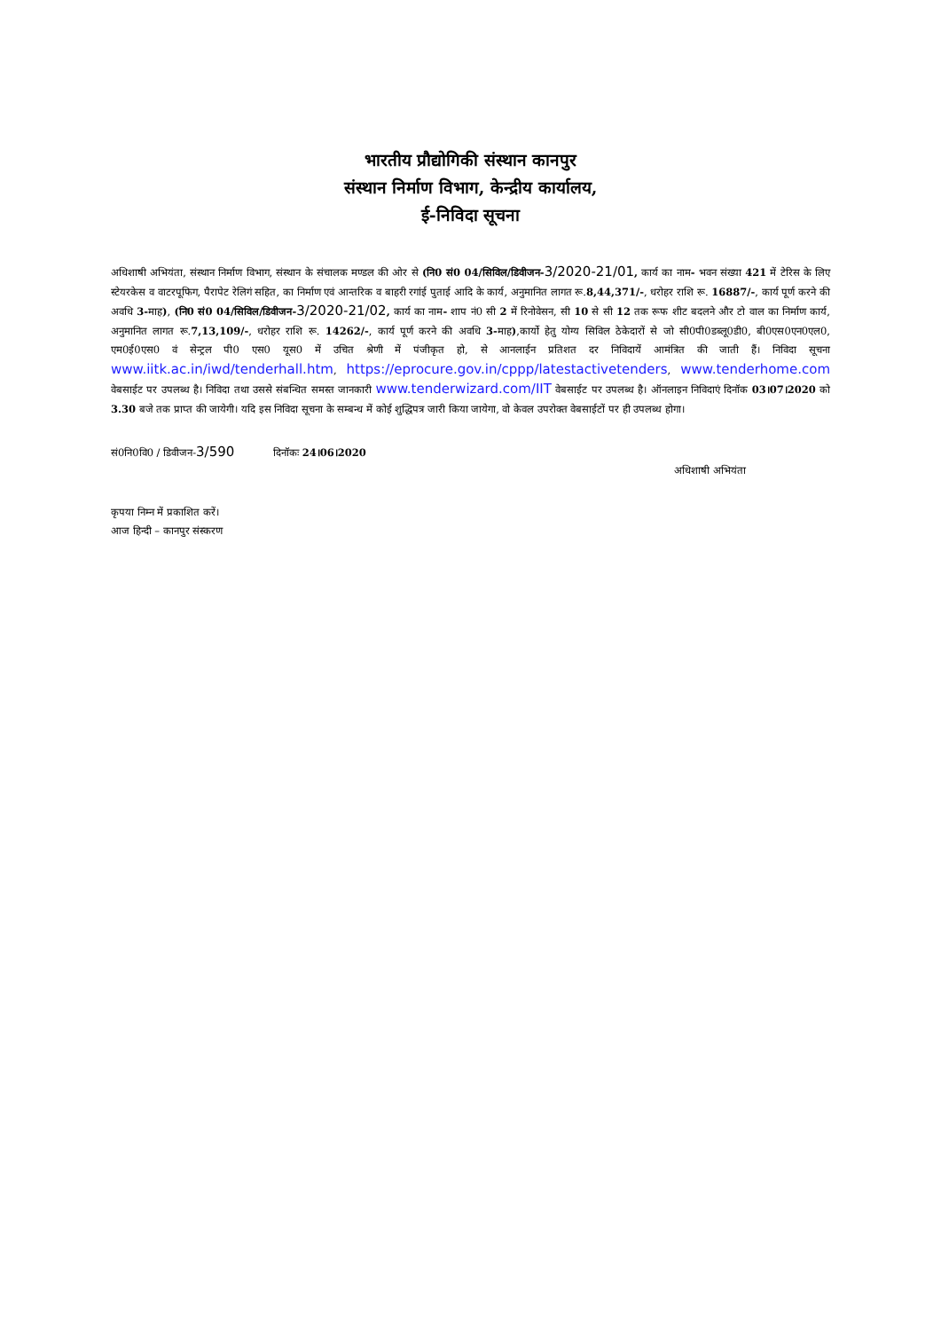भारतीय प्रौद्योगिकी संस्थान कानपुर
संस्थान निर्माण विभाग, केन्द्रीय कार्यालय,
ई-निविदा सूचना
अधिशाषी अभियंता, संस्थान निर्माण विभाग, संस्थान के संचालक मण्डल की ओर से (नि0 सं0 04/सिविल/डिवीजन-3/2020-21/01, कार्य का नाम- भवन संख्या 421 में टेरिस के लिए स्टेयरकेस व वाटरपूफिग, पैरापेट रेलिगं सहित, का निर्माण एवं आन्तरिक व बाहरी रगांई पुताई आदि के कार्य, अनुमानित लागत रू.8,44,371/-, धरोहर राशि रू. 16887/-, कार्य पूर्ण करने की अवधि 3-माह), (नि0 सं0 04/सिविल/डिवीजन-3/2020-21/02, कार्य का नाम- शाप नं0 सी 2 में रिनोवेसन, सी 10 से सी 12 तक रूफ शीट बदलने और टो वाल का निर्माण कार्य, अनुमानित लागत रू.7,13,109/-, धरोहर राशि रू. 14262/-, कार्य पूर्ण करने की अवधि 3-माह),कार्यो हेतु योग्य सिविल ठेकेदारों से जो सी0पी0डब्लू0डी0, बी0एस0एन0एल0, एम0ई0एस0 वं सेन्ट्रल पी0 एस0 यूस0 में उचित श्रेणी में पंजीकृत हो, से आनलाईन प्रतिशत दर निविदायें आमंत्रित की जाती हैं। निविदा सूचना www.iitk.ac.in/iwd/tenderhall.htm, https://eprocure.gov.in/cppp/latestactivetenders, www.tenderhome.com वेबसाईट पर उपलब्ध है। निविदा तथा उससे संबन्धित समस्त जानकारी www.tenderwizard.com/IIT वेबसाईट पर उपलब्ध है। ऑनलाइन निविदाएं दिनॉक 03।07।2020 को 3.30 बजे तक प्राप्त की जायेगी। यदि इस निविदा सूचना के सम्बन्ध में कोई शुद्धिपत्र जारी किया जायेगा, वो केवल उपरोक्त वेबसाईटों पर ही उपलब्ध होगा।
सं0नि0वि0 / डिवीजन-3/590 दिनॉकः 24।06।2020
अधिशाषी अभियंता
कृपया निम्न में प्रकाशित करें।
आज हिन्दी – कानपुर संस्करण